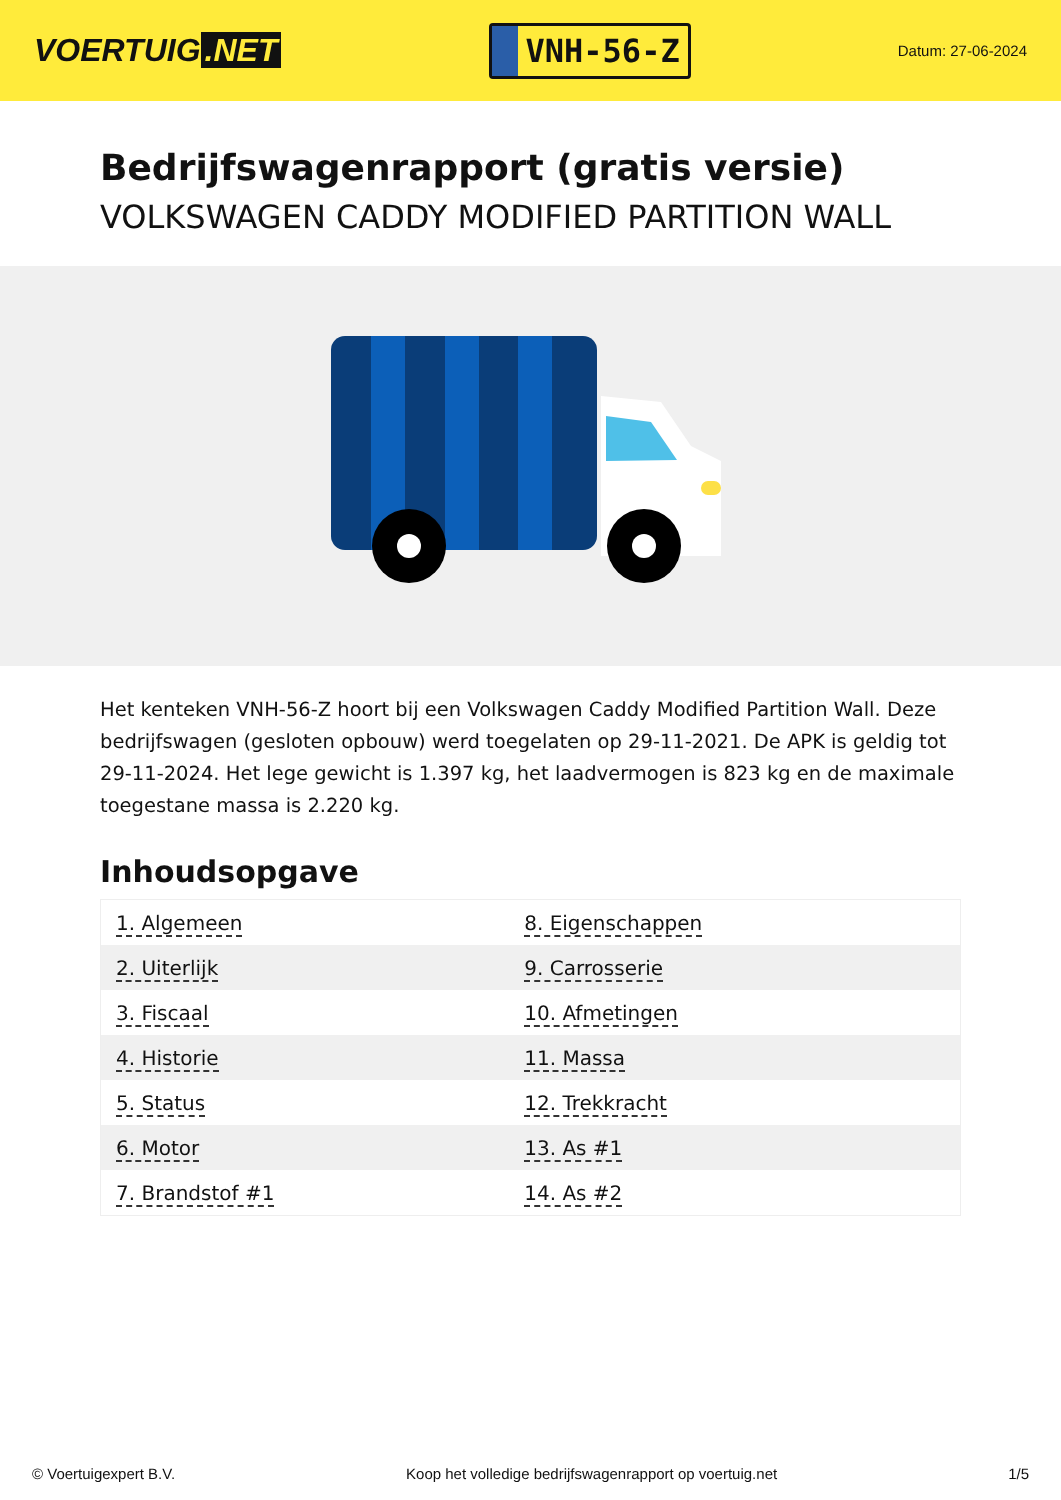VOERTUIG.NET
VNH-56-Z
Datum: 27-06-2024
Bedrijfswagenrapport (gratis versie)
VOLKSWAGEN CADDY MODIFIED PARTITION WALL
Het kenteken VNH-56-Z hoort bij een Volkswagen Caddy Modified Partition Wall. Deze bedrijfswagen (gesloten opbouw) werd toegelaten op 29-11-2021. De APK is geldig tot 29-11-2024. Het lege gewicht is 1.397 kg, het laadvermogen is 823 kg en de maximale toegestane massa is 2.220 kg.
Inhoudsopgave
| 1. Algemeen | 8. Eigenschappen |
| 2. Uiterlijk | 9. Carrosserie |
| 3. Fiscaal | 10. Afmetingen |
| 4. Historie | 11. Massa |
| 5. Status | 12. Trekkracht |
| 6. Motor | 13. As #1 |
| 7. Brandstof #1 | 14. As #2 |
© Voertuigexpert B.V. Koop het volledige bedrijfswagenrapport op voertuig.net 1/5